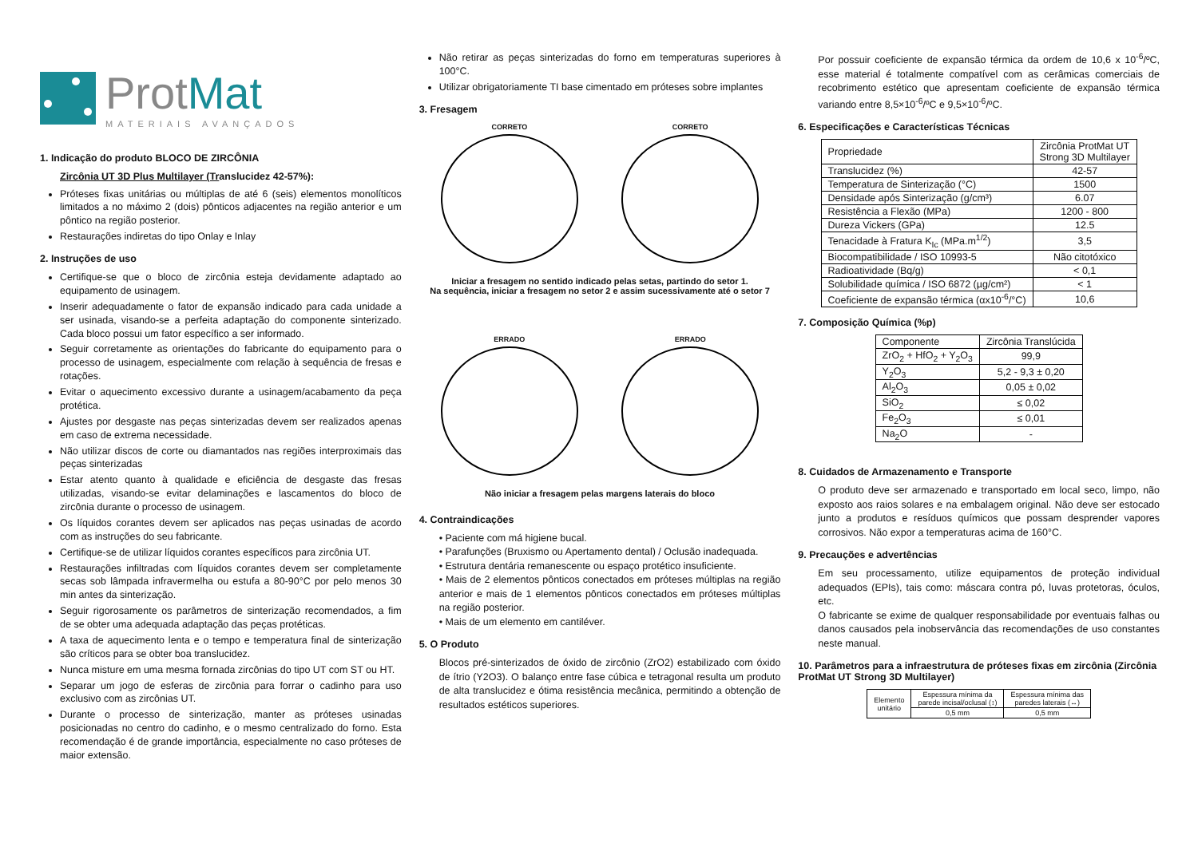ProtMat
MATERIAIS AVANÇADOS
1. Indicação do produto BLOCO DE ZIRCÔNIA
Zircônia UT 3D Plus Multilayer (Translucidez 42-57%):
Próteses fixas unitárias ou múltiplas de até 6 (seis) elementos monolíticos limitados a no máximo 2 (dois) pônticos adjacentes na região anterior e um pôntico na região posterior.
Restaurações indiretas do tipo Onlay e Inlay
2. Instruções de uso
Certifique-se que o bloco de zircônia esteja devidamente adaptado ao equipamento de usinagem.
Inserir adequadamente o fator de expansão indicado para cada unidade a ser usinada, visando-se a perfeita adaptação do componente sinterizado. Cada bloco possui um fator específico a ser informado.
Seguir corretamente as orientações do fabricante do equipamento para o processo de usinagem, especialmente com relação à sequência de fresas e rotações.
Evitar o aquecimento excessivo durante a usinagem/acabamento da peça protética.
Ajustes por desgaste nas peças sinterizadas devem ser realizados apenas em caso de extrema necessidade.
Não utilizar discos de corte ou diamantados nas regiões interproximais das peças sinterizadas
Estar atento quanto à qualidade e eficiência de desgaste das fresas utilizadas, visando-se evitar delaminações e lascamentos do bloco de zircônia durante o processo de usinagem.
Os líquidos corantes devem ser aplicados nas peças usinadas de acordo com as instruções do seu fabricante.
Certifique-se de utilizar líquidos corantes específicos para zircônia UT.
Restaurações infiltradas com líquidos corantes devem ser completamente secas sob lâmpada infravermelha ou estufa a 80-90°C por pelo menos 30 min antes da sinterização.
Seguir rigorosamente os parâmetros de sinterização recomendados, a fim de se obter uma adequada adaptação das peças protéticas.
A taxa de aquecimento lenta e o tempo e temperatura final de sinterização são críticos para se obter boa translucidez.
Nunca misture em uma mesma fornada zircônias do tipo UT com ST ou HT.
Separar um jogo de esferas de zircônia para forrar o cadinho para uso exclusivo com as zircônias UT.
Durante o processo de sinterização, manter as próteses usinadas posicionadas no centro do cadinho, e o mesmo centralizado do forno. Esta recomendação é de grande importância, especialmente no caso próteses de maior extensão.
Não retirar as peças sinterizadas do forno em temperaturas superiores à 100°C.
Utilizar obrigatoriamente TI base cimentado em próteses sobre implantes
3. Fresagem
CORRETO
CORRETO
Iniciar a fresagem no sentido indicado pelas setas, partindo do setor 1.
Na sequência, iniciar a fresagem no setor 2 e assim sucessivamente até o setor 7
ERRADO
ERRADO
Não iniciar a fresagem pelas margens laterais do bloco
4. Contraindicações
• Paciente com má higiene bucal.
• Parafunções (Bruxismo ou Apertamento dental) / Oclusão inadequada.
• Estrutura dentária remanescente ou espaço protético insuficiente.
• Mais de 2 elementos pônticos conectados em próteses múltiplas na região anterior e mais de 1 elementos pônticos conectados em próteses múltiplas na região posterior.
• Mais de um elemento em cantiléver.
5. O Produto
Blocos pré-sinterizados de óxido de zircônio (ZrO2) estabilizado com óxido de ítrio (Y2O3). O balanço entre fase cúbica e tetragonal resulta um produto de alta translucidez e ótima resistência mecânica, permitindo a obtenção de resultados estéticos superiores.
Por possuir coeficiente de expansão térmica da ordem de 10,6 x 10<sup>-6</sup>/ºC, esse material é totalmente compatível com as cerâmicas comerciais de recobrimento estético que apresentam coeficiente de expansão térmica variando entre 8,5×10<sup>-6</sup>/ºC e 9,5×10<sup>-6</sup>/ºC.
6. Especificações e Características Técnicas
| Propriedade | Zircônia ProtMat UT Strong 3D Multilayer |
| Translucidez (%) | 42-57 |
| Temperatura de Sinterização (°C) | 1500 |
| Densidade após Sinterização (g/cm³) | 6.07 |
| Resistência a Flexão (MPa) | 1200 - 800 |
| Dureza Vickers (GPa) | 12.5 |
| Tenacidade à Fratura K<sub>Ic</sub> (MPa.m<sup>1/2</sup>) | 3,5 |
| Biocompatibilidade / ISO 10993-5 | Não citotóxico |
| Radioatividade (Bq/g) | < 0,1 |
| Solubilidade química / ISO 6872 (µg/cm²) | < 1 |
| Coeficiente de expansão térmica (αx10<sup>-6</sup>/°C) | 10,6 |
7. Composição Química (%p)
| Componente | Zircônia Translúcida |
| ZrO<sub>2</sub> + HfO<sub>2</sub> + Y<sub>2</sub>O<sub>3</sub> | 99,9 |
| Y<sub>2</sub>O<sub>3</sub> | 5,2 - 9,3 ± 0,20 |
| Al<sub>2</sub>O<sub>3</sub> | 0,05 ± 0,02 |
| SiO<sub>2</sub> | ≤ 0,02 |
| Fe<sub>2</sub>O<sub>3</sub> | ≤ 0,01 |
| Na<sub>2</sub>O | - |
8. Cuidados de Armazenamento e Transporte
O produto deve ser armazenado e transportado em local seco, limpo, não exposto aos raios solares e na embalagem original. Não deve ser estocado junto a produtos e resíduos químicos que possam desprender vapores corrosivos. Não expor a temperaturas acima de 160°C.
9. Precauções e advertências
Em seu processamento, utilize equipamentos de proteção individual adequados (EPIs), tais como: máscara contra pó, luvas protetoras, óculos, etc.
O fabricante se exime de qualquer responsabilidade por eventuais falhas ou danos causados pela inobservância das recomendações de uso constantes neste manual.
10. Parâmetros para a infraestrutura de próteses fixas em zircônia (Zircônia ProtMat UT Strong 3D Multilayer)
| Elemento unitário | Espessura mínima da parede incisal/oclusal (↕) | Espessura mínima das paredes laterais (↔) |
| | 0,5 mm | 0,5 mm |